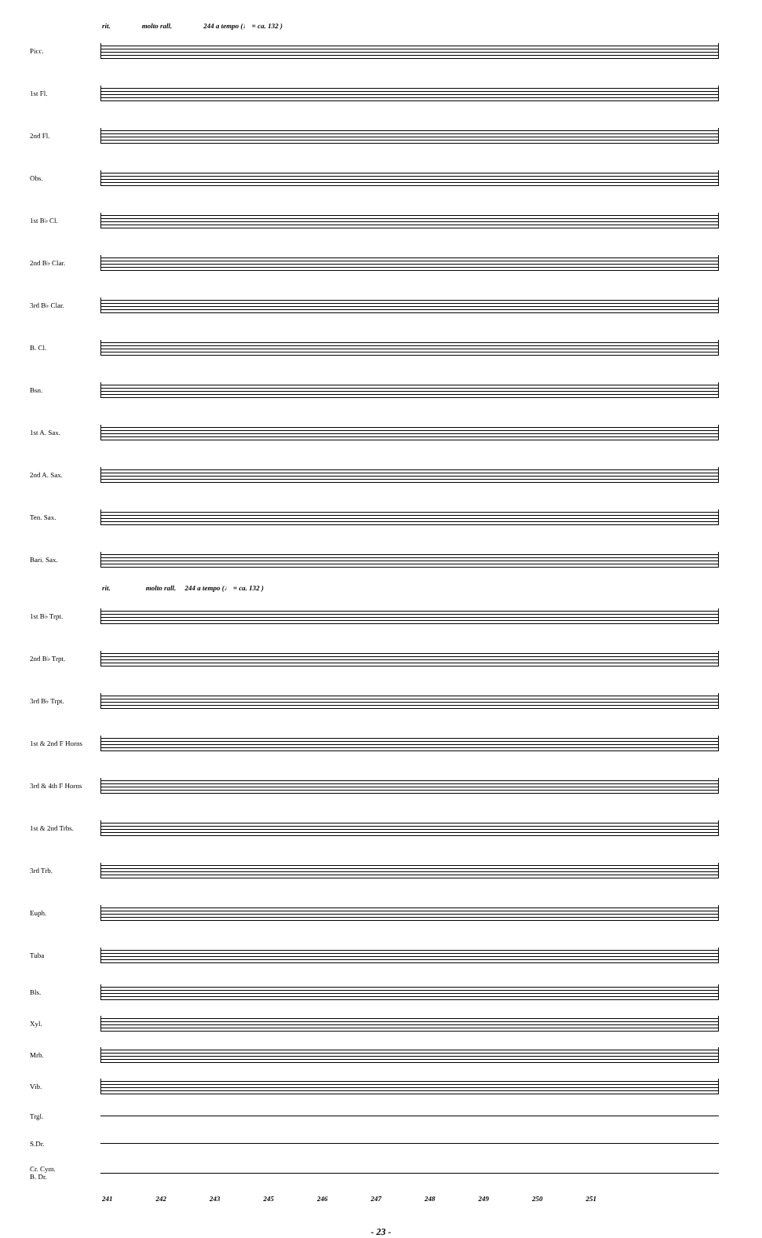rit. molto rall. 244 a tempo (♩ = ca. 132 )
Picc.
1st Fl.
2nd Fl.
Obs.
1st B♭ Cl.
2nd B♭ Clar.
3rd B♭ Clar.
B. Cl.
Bsn.
1st A. Sax.
2nd A. Sax.
Ten. Sax.
Bari. Sax.
rit. molto rall. 244 a tempo (♩ = ca. 132 )
1st B♭ Trpt.
2nd B♭ Trpt.
3rd B♭ Trpt.
1st & 2nd F Horns
3rd & 4th F Horns
1st & 2nd Trbs.
3rd Trb.
Euph.
Tuba
Bls.
Xyl.
Mrb.
Vib.
Trgl.
S.Dr.
Cr. Cym.
B. Dr.
241 242 243 245 246 247 248 249 250 251
- 23 -